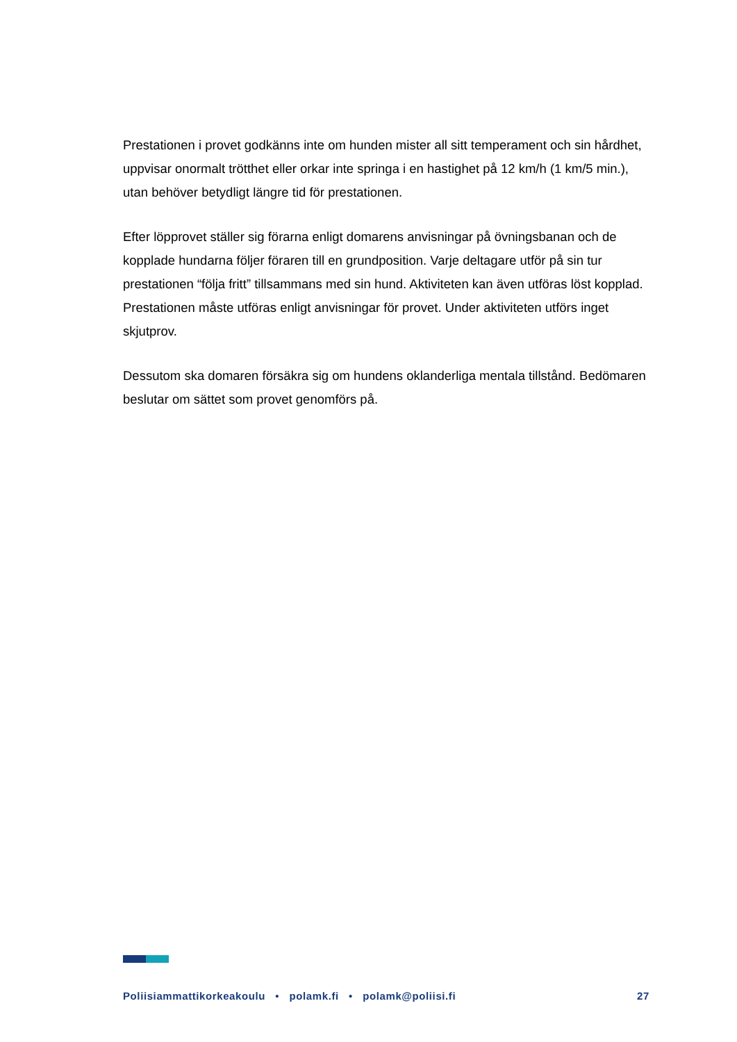Prestationen i provet godkänns inte om hunden mister all sitt temperament och sin hårdhet, uppvisar onormalt trötthet eller orkar inte springa i en hastighet på 12 km/h (1 km/5 min.), utan behöver betydligt längre tid för prestationen.
Efter löpprovet ställer sig förarna enligt domarens anvisningar på övningsbanan och de kopplade hundarna följer föraren till en grundposition. Varje deltagare utför på sin tur prestationen “följa fritt” tillsammans med sin hund. Aktiviteten kan även utföras löst kopplad. Prestationen måste utföras enligt anvisningar för provet. Under aktiviteten utförs inget skjutprov.
Dessutom ska domaren försäkra sig om hundens oklanderliga mentala tillstånd. Bedömaren beslutar om sättet som provet genomförs på.
Poliisiammattikorkeakoulu • polamk.fi • polamk@poliisi.fi 27